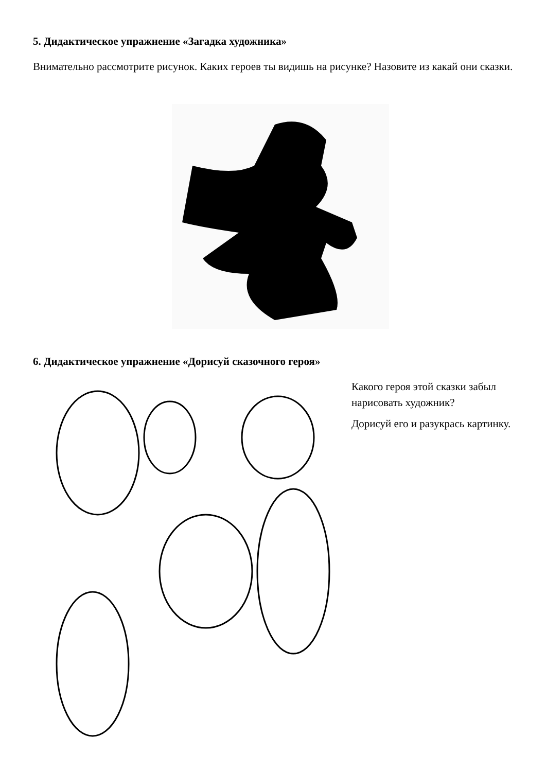5. Дидактическое упражнение «Загадка художника»
Внимательно рассмотрите рисунок. Каких героев ты видишь на рисунке? Назовите из какай они сказки.
6. Дидактическое упражнение «Дорисуй сказочного героя»
Какого героя этой сказки забыл нарисовать художник?
Дорисуй его и разукрась картинку.